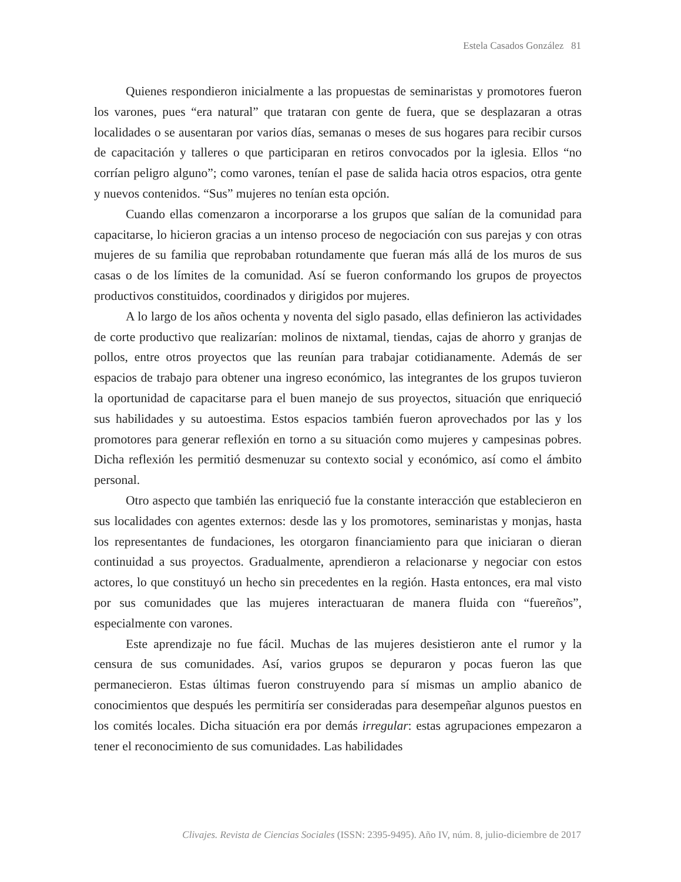Estela Casados González 81
Quienes respondieron inicialmente a las propuestas de seminaristas y promotores fueron los varones, pues “era natural” que trataran con gente de fuera, que se desplazaran a otras localidades o se ausentaran por varios días, semanas o meses de sus hogares para recibir cursos de capacitación y talleres o que participaran en retiros convocados por la iglesia. Ellos “no corrían peligro alguno”; como varones, tenían el pase de salida hacia otros espacios, otra gente y nuevos contenidos. “Sus” mujeres no tenían esta opción.
Cuando ellas comenzaron a incorporarse a los grupos que salían de la comunidad para capacitarse, lo hicieron gracias a un intenso proceso de negociación con sus parejas y con otras mujeres de su familia que reprobaban rotundamente que fueran más allá de los muros de sus casas o de los límites de la comunidad. Así se fueron conformando los grupos de proyectos productivos constituidos, coordinados y dirigidos por mujeres.
A lo largo de los años ochenta y noventa del siglo pasado, ellas definieron las actividades de corte productivo que realizarían: molinos de nixtamal, tiendas, cajas de ahorro y granjas de pollos, entre otros proyectos que las reunían para trabajar cotidianamente. Además de ser espacios de trabajo para obtener una ingreso económico, las integrantes de los grupos tuvieron la oportunidad de capacitarse para el buen manejo de sus proyectos, situación que enriqueció sus habilidades y su autoestima. Estos espacios también fueron aprovechados por las y los promotores para generar reflexión en torno a su situación como mujeres y campesinas pobres. Dicha reflexión les permitió desmenuzar su contexto social y económico, así como el ámbito personal.
Otro aspecto que también las enriqueció fue la constante interacción que establecieron en sus localidades con agentes externos: desde las y los promotores, seminaristas y monjas, hasta los representantes de fundaciones, les otorgaron financiamiento para que iniciaran o dieran continuidad a sus proyectos. Gradualmente, aprendieron a relacionarse y negociar con estos actores, lo que constituyó un hecho sin precedentes en la región. Hasta entonces, era mal visto por sus comunidades que las mujeres interactuaran de manera fluida con “fuereños”, especialmente con varones.
Este aprendizaje no fue fácil. Muchas de las mujeres desistieron ante el rumor y la censura de sus comunidades. Así, varios grupos se depuraron y pocas fueron las que permanecieron. Estas últimas fueron construyendo para sí mismas un amplio abanico de conocimientos que después les permitiría ser consideradas para desempeñar algunos puestos en los comités locales. Dicha situación era por demás irregular: estas agrupaciones empezaron a tener el reconocimiento de sus comunidades. Las habilidades
Clivajes. Revista de Ciencias Sociales (ISSN: 2395-9495). Año IV, núm. 8, julio-diciembre de 2017